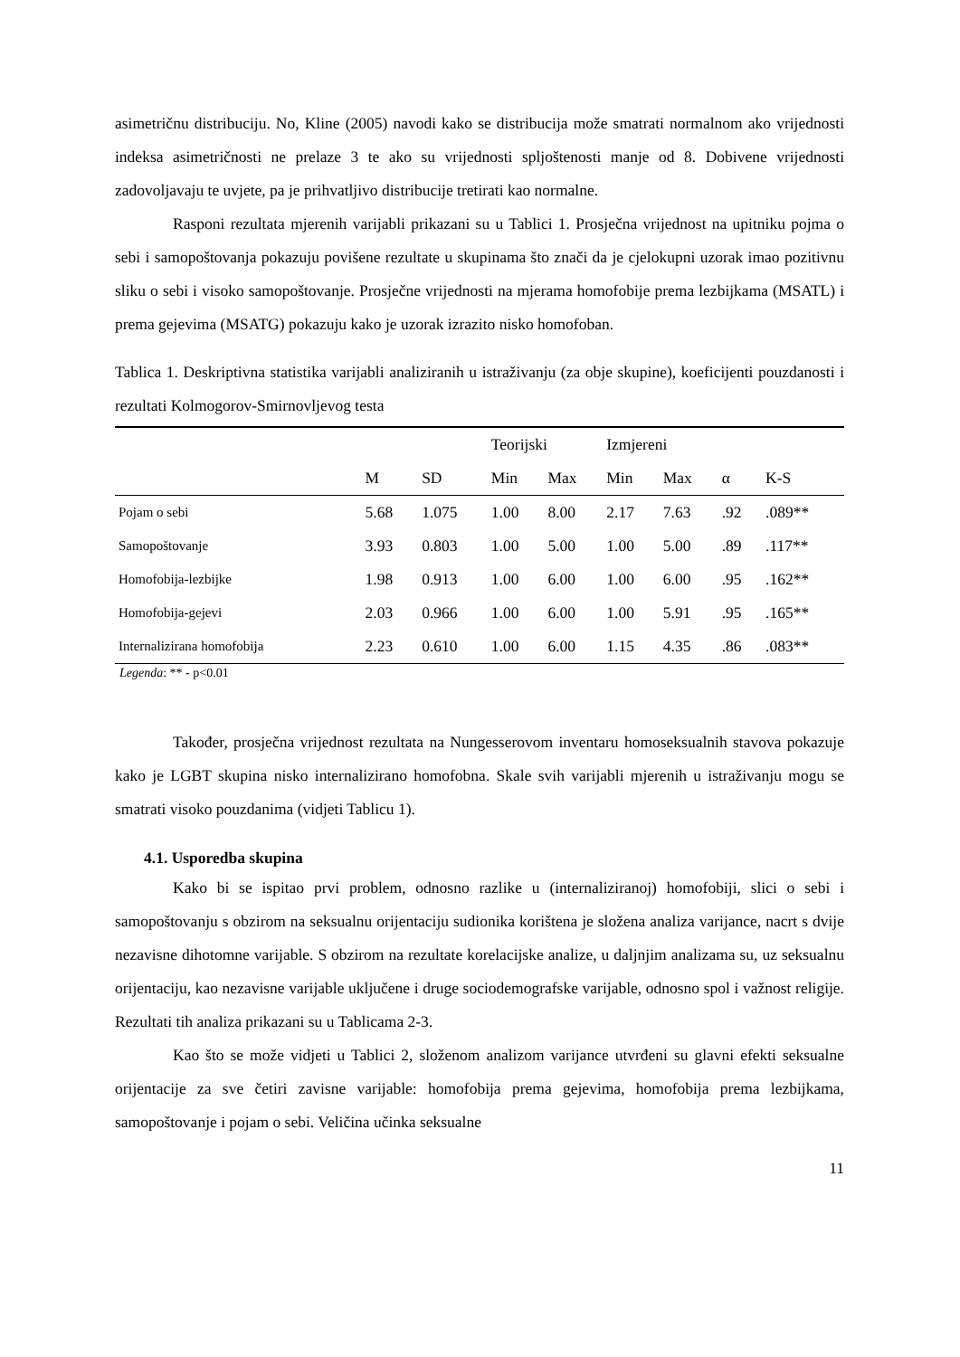asimetričnu distribuciju. No, Kline (2005) navodi kako se distribucija može smatrati normalnom ako vrijednosti indeksa asimetričnosti ne prelaze 3 te ako su vrijednosti spljoštenosti manje od 8. Dobivene vrijednosti zadovoljavaju te uvjete, pa je prihvatljivo distribucije tretirati kao normalne.
Rasponi rezultata mjerenih varijabli prikazani su u Tablici 1. Prosječna vrijednost na upitniku pojma o sebi i samopoštovanja pokazuju povišene rezultate u skupinama što znači da je cjelokupni uzorak imao pozitivnu sliku o sebi i visoko samopoštovanje. Prosječne vrijednosti na mjerama homofobije prema lezbijkama (MSATL) i prema gejevima (MSATG) pokazuju kako je uzorak izrazito nisko homofoban.
Tablica 1. Deskriptivna statistika varijabli analiziranih u istraživanju (za obje skupine), koeficijenti pouzdanosti i rezultati Kolmogorov-Smirnovljevog testa
| | | | Teorijski | | Izmjereni | | | |
| --- | --- | --- | --- | --- | --- | --- | --- | --- |
| | M | SD | Min | Max | Min | Max | α | K-S |
| Pojam o sebi | 5.68 | 1.075 | 1.00 | 8.00 | 2.17 | 7.63 | .92 | .089** |
| Samopoštovanje | 3.93 | 0.803 | 1.00 | 5.00 | 1.00 | 5.00 | .89 | .117** |
| Homofobija-lezbijke | 1.98 | 0.913 | 1.00 | 6.00 | 1.00 | 6.00 | .95 | .162** |
| Homofobija-gejevi | 2.03 | 0.966 | 1.00 | 6.00 | 1.00 | 5.91 | .95 | .165** |
| Internalizirana homofobija | 2.23 | 0.610 | 1.00 | 6.00 | 1.15 | 4.35 | .86 | .083** |
Legenda: ** - p<0.01
Također, prosječna vrijednost rezultata na Nungesserovom inventaru homoseksualnih stavova pokazuje kako je LGBT skupina nisko internalizirano homofobna. Skale svih varijabli mjerenih u istraživanju mogu se smatrati visoko pouzdanima (vidjeti Tablicu 1).
4.1. Usporedba skupina
Kako bi se ispitao prvi problem, odnosno razlike u (internaliziranoj) homofobiji, slici o sebi i samopoštovanju s obzirom na seksualnu orijentaciju sudionika korištena je složena analiza varijance, nacrt s dvije nezavisne dihotomne varijable. S obzirom na rezultate korelacijske analize, u daljnjim analizama su, uz seksualnu orijentaciju, kao nezavisne varijable uključene i druge sociodemografske varijable, odnosno spol i važnost religije. Rezultati tih analiza prikazani su u Tablicama 2-3.
Kao što se može vidjeti u Tablici 2, složenom analizom varijance utvrđeni su glavni efekti seksualne orijentacije za sve četiri zavisne varijable: homofobija prema gejevima, homofobija prema lezbijkama, samopoštovanje i pojam o sebi. Veličina učinka seksualne
11